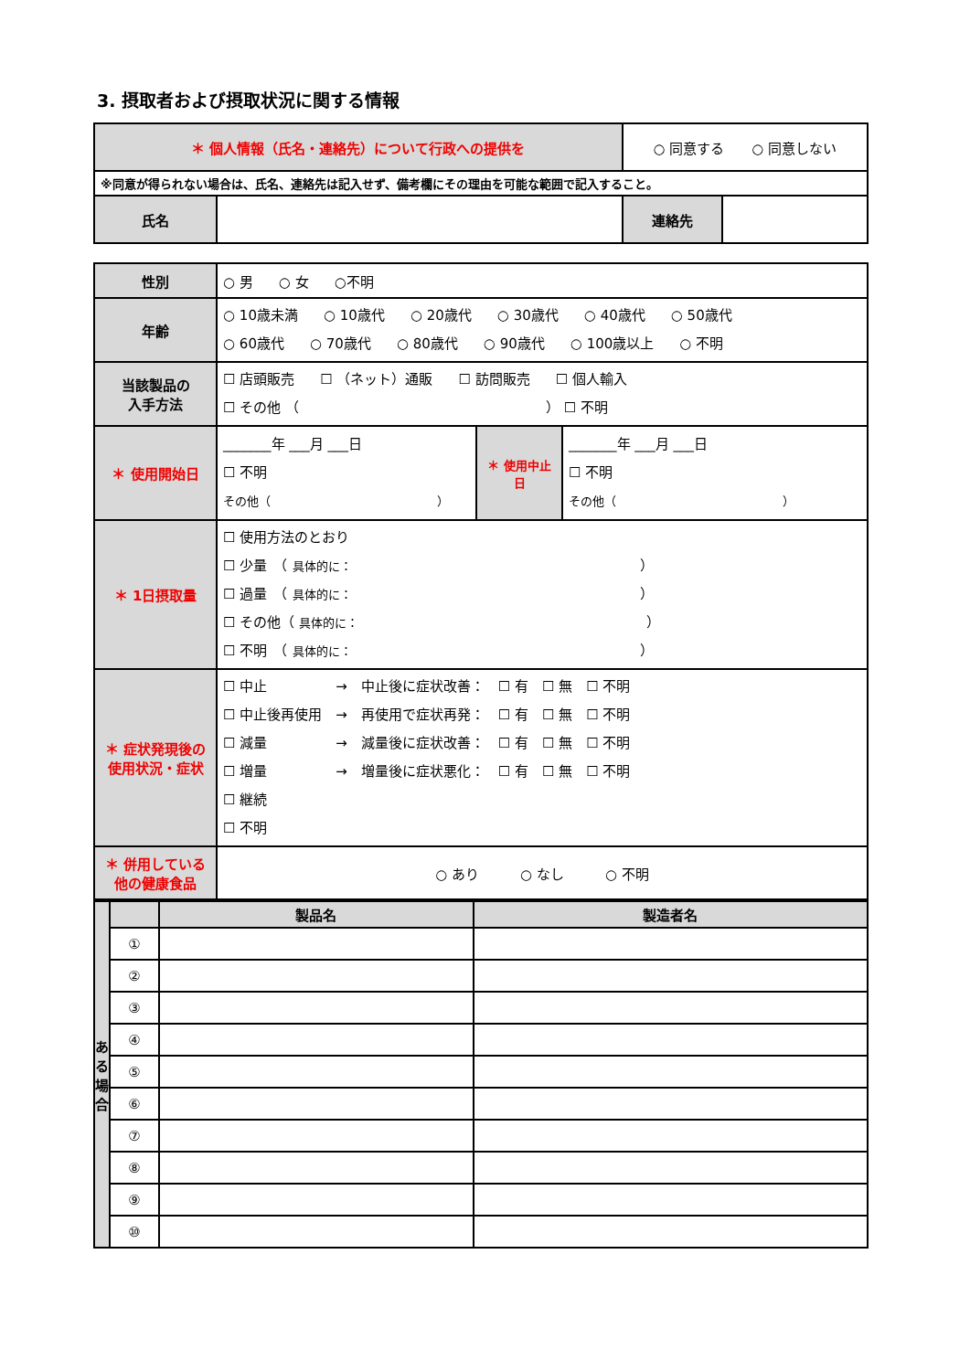3. 摂取者および摂取状況に関する情報
| ＊ 個人情報（氏名・連絡先）について行政への提供を | | ○ 同意する ○ 同意しない | |
| ※同意が得られない場合は、氏名、連絡先は記入せず、備考欄にその理由を可能な範囲で記入すること。 | | | |
| 氏名 | | 連絡先 | |
| 性別 | ○ 男 ○ 女 ○不明 | | |
| 年齢 | ○ 10歳未満 ○ 10歳代 ○ 20歳代 ○ 30歳代 ○ 40歳代 ○ 50歳代 ○ 60歳代 ○ 70歳代 ○ 80歳代 ○ 90歳代 ○ 100歳以上 ○ 不明 | | |
| 当該製品の 入手方法 | ☐ 店頭販売 ☐ （ネット）通販 ☐ 訪問販売 ☐ 個人輸入 ☐ その他 （ ） ☐ 不明 | | |
| ＊ 使用開始日 | _______年 ___月 ___日 ☐ 不明 その他（ ） | ＊ 使用中止日 | _______年 ___月 ___日 ☐ 不明 その他（ ） |
| ＊ 1日摂取量 | ☐ 使用方法のとおり ☐ 少量 （ 具体的に： ） ☐ 過量 （ 具体的に： ） ☐ その他（ 具体的に： ） ☐ 不明 （ 具体的に： ） | | |
| ＊ 症状発現後の使用状況・症状 | ☐ 中止 → 中止後に症状改善： ☐ 有 ☐ 無 ☐ 不明 ☐ 中止後再使用 → 再使用で症状再発： ☐ 有 ☐ 無 ☐ 不明 ☐ 減量 → 減量後に症状改善： ☐ 有 ☐ 無 ☐ 不明 ☐ 増量 → 増量後に症状悪化： ☐ 有 ☐ 無 ☐ 不明 ☐ 継続 ☐ 不明 | | |
| ＊ 併用している他の健康食品 | ○ あり ○ なし ○ 不明 | | |
| あ る 場 合 | | 製品名 | 製造者名 |
| | ① | | |
| | ② | | |
| | ③ | | |
| | ④ | | |
| | ⑤ | | |
| | ⑥ | | |
| | ⑦ | | |
| | ⑧ | | |
| | ⑨ | | |
| | ⑩ | | |